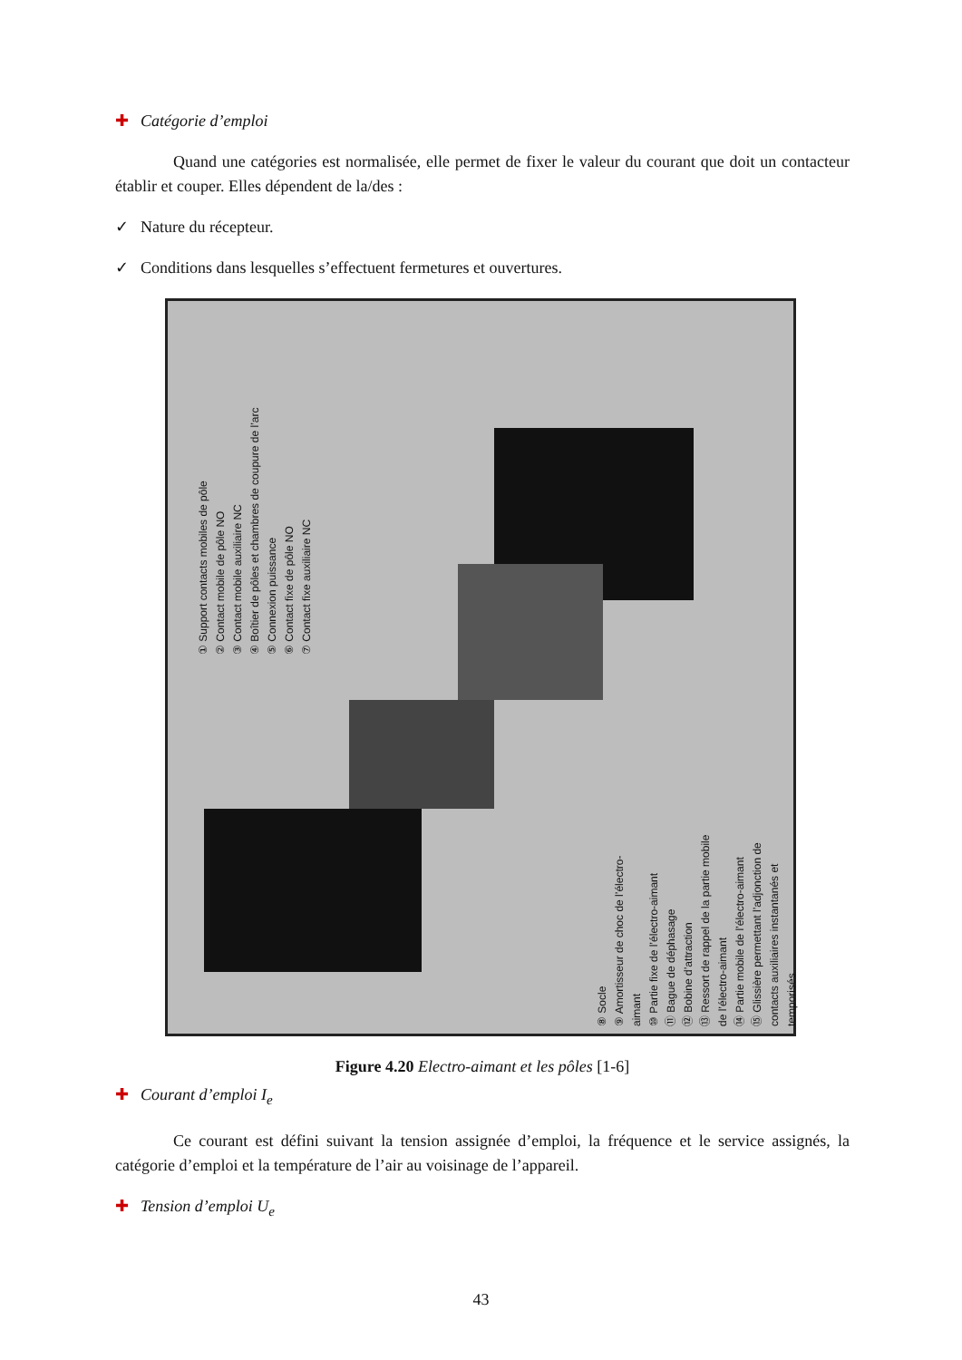✚ Catégorie d’emploi
Quand une catégories est normalisée, elle permet de fixer le valeur du courant que doit un contacteur établir et couper. Elles dépendent de la/des :
✓ Nature du récepteur.
✓ Conditions dans lesquelles s’effectuent fermetures et ouvertures.
① Support contacts mobiles de pôle
② Contact mobile de pôle NO
③ Contact mobile auxiliaire NC
④ Boîtier de pôles et chambres de coupure de l’arc
⑤ Connexion puissance
⑥ Contact fixe de pôle NO
⑦ Contact fixe auxiliaire NC
⑧ Socle
⑨ Amortisseur de choc de l’électro-aimant
⑩ Partie fixe de l’électro-aimant
⑪ Bague de déphasage
⑫ Bobine d’attraction
⑬ Ressort de rappel de la partie mobile de l’électro-aimant
⑭ Partie mobile de l’électro-aimant
⑮ Glissière permettant l’adjonction de contacts auxiliaires instantanés et temporisés
Figure 4.20 Electro-aimant et les pôles [1-6]
✚ Courant d’emploi I<sub>e</sub>
Ce courant est défini suivant la tension assignée d’emploi, la fréquence et le service assignés, la catégorie d’emploi et la température de l’air au voisinage de l’appareil.
✚ Tension d’emploi U<sub>e</sub>
43